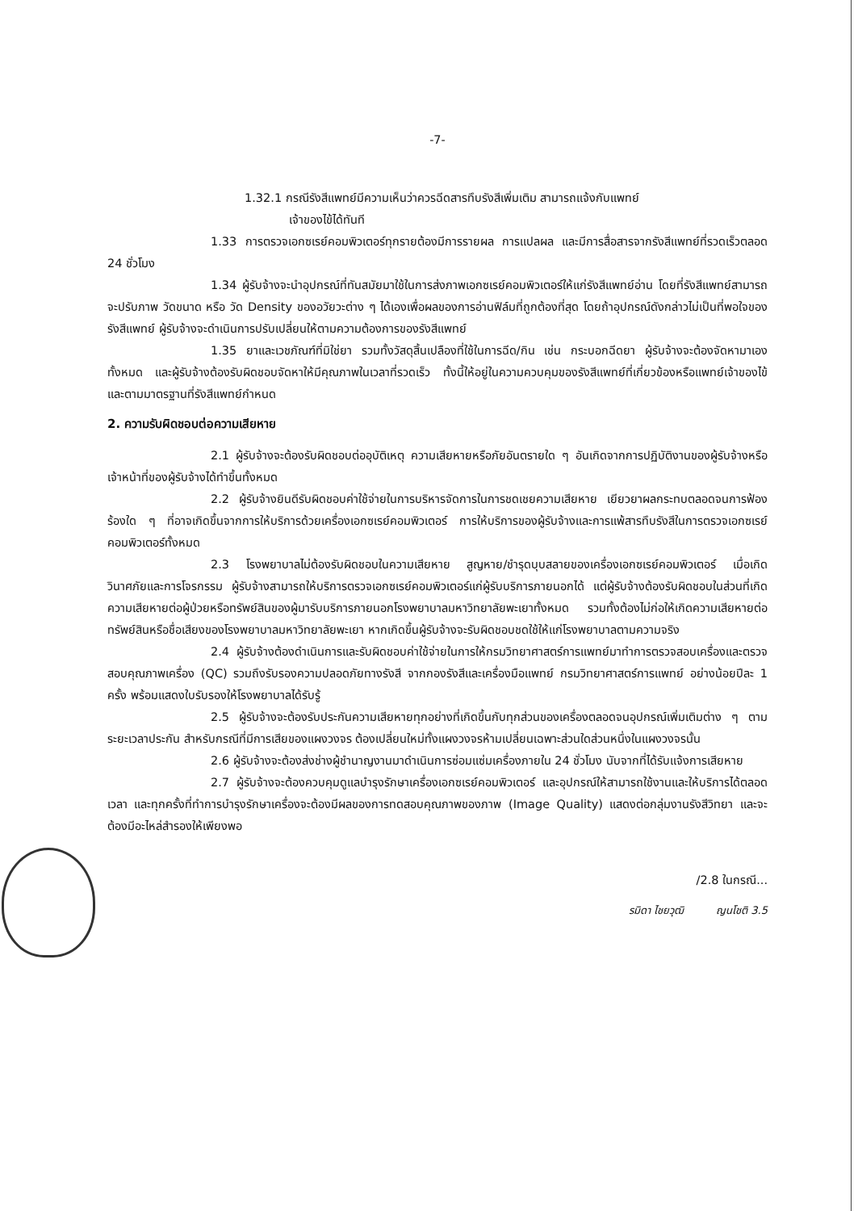-7-
1.32.1 กรณีรังสีแพทย์มีความเห็นว่าควรฉีดสารทึบรังสีเพิ่มเติม สามารถแจ้งกับแพทย์
เจ้าของไข้ได้ทันที
1.33 การตรวจเอกซเรย์คอมพิวเตอร์ทุกรายต้องมีการรายผล การแปลผล และมีการสื่อสารจากรังสีแพทย์ที่รวดเร็วตลอด 24 ชั่วโมง
1.34 ผู้รับจ้างจะนำอุปกรณ์ที่ทันสมัยมาใช้ในการส่งภาพเอกซเรย์คอมพิวเตอร์ให้แก่รังสีแพทย์อ่าน โดยที่รังสีแพทย์สามารถจะปรับภาพ วัดขนาด หรือ วัด Density ของอวัยวะต่าง ๆ ได้เองเพื่อผลของการอ่านฟิล์มที่ถูกต้องที่สุด โดยถ้าอุปกรณ์ดังกล่าวไม่เป็นที่พอใจของรังสีแพทย์ ผู้รับจ้างจะดำเนินการปรับเปลี่ยนให้ตามความต้องการของรังสีแพทย์
1.35 ยาและเวชภัณฑ์ที่มิใช่ยา รวมทั้งวัสดุสิ้นเปลืองที่ใช้ในการฉีด/กิน เช่น กระบอกฉีดยา ผู้รับจ้างจะต้องจัดหามาเองทั้งหมด และผู้รับจ้างต้องรับผิดชอบจัดหาให้มีคุณภาพในเวลาที่รวดเร็ว ทั้งนี้ให้อยู่ในความควบคุมของรังสีแพทย์ที่เกี่ยวข้องหรือแพทย์เจ้าของไข้ และตามมาตรฐานที่รังสีแพทย์กำหนด
2. ความรับผิดชอบต่อความเสียหาย
2.1 ผู้รับจ้างจะต้องรับผิดชอบต่ออุบัติเหตุ ความเสียหายหรือภัยอันตรายใด ๆ อันเกิดจากการปฏิบัติงานของผู้รับจ้างหรือเจ้าหน้าที่ของผู้รับจ้างได้ทำขึ้นทั้งหมด
2.2 ผู้รับจ้างยินดีรับผิดชอบค่าใช้จ่ายในการบริหารจัดการในการชดเชยความเสียหาย เยียวยาผลกระทบตลอดจนการฟ้องร้องใด ๆ ที่อาจเกิดขึ้นจากการให้บริการด้วยเครื่องเอกซเรย์คอมพิวเตอร์ การให้บริการของผู้รับจ้างและการแพ้สารทึบรังสีในการตรวจเอกซเรย์คอมพิวเตอร์ทั้งหมด
2.3 โรงพยาบาลไม่ต้องรับผิดชอบในความเสียหาย สูญหาย/ชำรุดบุบสลายของเครื่องเอกซเรย์คอมพิวเตอร์ เมื่อเกิดวินาศภัยและการโจรกรรม ผู้รับจ้างสามารถให้บริการตรวจเอกซเรย์คอมพิวเตอร์แก่ผู้รับบริการภายนอกได้ แต่ผู้รับจ้างต้องรับผิดชอบในส่วนที่เกิดความเสียหายต่อผู้ป่วยหรือทรัพย์สินของผู้มารับบริการภายนอกโรงพยาบาลมหาวิทยาลัยพะเยาทั้งหมด รวมทั้งต้องไม่ก่อให้เกิดความเสียหายต่อทรัพย์สินหรือชื่อเสียงของโรงพยาบาลมหาวิทยาลัยพะเยา หากเกิดขึ้นผู้รับจ้างจะรับผิดชอบชดใช้ให้แก่โรงพยาบาลตามความจริง
2.4 ผู้รับจ้างต้องดำเนินการและรับผิดชอบค่าใช้จ่ายในการให้กรมวิทยาศาสตร์การแพทย์มาทำการตรวจสอบเครื่องและตรวจสอบคุณภาพเครื่อง (QC) รวมถึงรับรองความปลอดภัยทางรังสี จากกองรังสีและเครื่องมือแพทย์ กรมวิทยาศาสตร์การแพทย์ อย่างน้อยปีละ 1 ครั้ง พร้อมแสดงใบรับรองให้โรงพยาบาลได้รับรู้
2.5 ผู้รับจ้างจะต้องรับประกันความเสียหายทุกอย่างที่เกิดขึ้นกับทุกส่วนของเครื่องตลอดจนอุปกรณ์เพิ่มเติมต่าง ๆ ตามระยะเวลาประกัน สำหรับกรณีที่มีการเสียของแผงวงจร ต้องเปลี่ยนใหม่ทั้งแผงวงจรห้ามเปลี่ยนเฉพาะส่วนใดส่วนหนึ่งในแผงวงจรนั้น
2.6 ผู้รับจ้างจะต้องส่งช่างผู้ชำนาญงานมาดำเนินการซ่อมแซ่มเครื่องภายใน 24 ชั่วโมง นับจากที่ได้รับแจ้งการเสียหาย
2.7 ผู้รับจ้างจะต้องควบคุมดูแลบำรุงรักษาเครื่องเอกซเรย์คอมพิวเตอร์ และอุปกรณ์ให้สามารถใช้งานและให้บริการได้ตลอดเวลา และทุกครั้งที่ทำการบำรุงรักษาเครื่องจะต้องมีผลของการทดสอบคุณภาพของภาพ (Image Quality) แสดงต่อกลุ่มงานรังสีวิทยา และจะต้องมีอะไหล่สำรองให้เพียงพอ
/2.8 ในกรณี...
รมิดา ไชยวุฒิ ญนโชติ 3.5